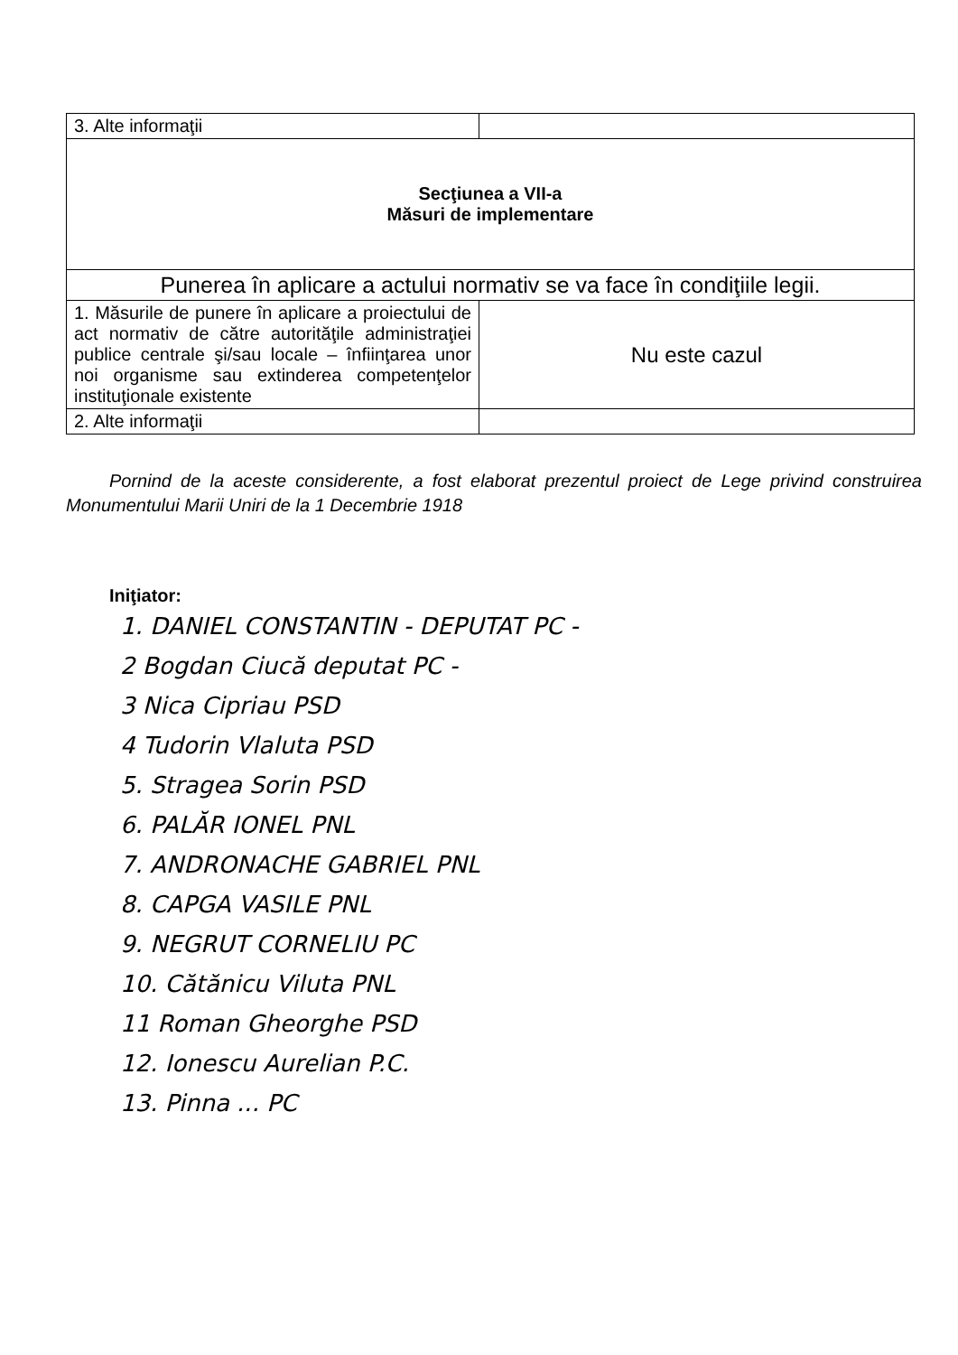| 3. Alte informaţii | |
| Secţiunea a VII-a Măsuri de implementare | |
| Punerea în aplicare a actului normativ se va face în condiţiile legii. | |
| 1. Măsurile de punere în aplicare a proiectului de act normativ de către autorităţile administraţiei publice centrale şi/sau locale – înfiinţarea unor noi organisme sau extinderea competenţelor instituţionale existente | Nu este cazul |
| 2. Alte informaţii | |
Pornind de la aceste considerente, a fost elaborat prezentul proiect de Lege privind construirea Monumentului Marii Uniri de la 1 Decembrie 1918
Iniţiator:
1. DANIEL CONSTANTIN - DEPUTAT PC -
2 Bogdan Ciucă deputat PC -
3 Nica Cipriau PSD
4 Tudorin Vlaluta PSD
5. Stragea Sorin PSD
6. PALĂR IONEL PNL
7. ANDRONACHE GABRIEL PNL
8. CAPGA VASILE PNL
9. NEGRUT CORNELIU PC
10. Cătănicu Viluta PNL
11 Roman Gheorghe PSD
12. Ionescu Aurelian P.C.
13. Pinna ... PC